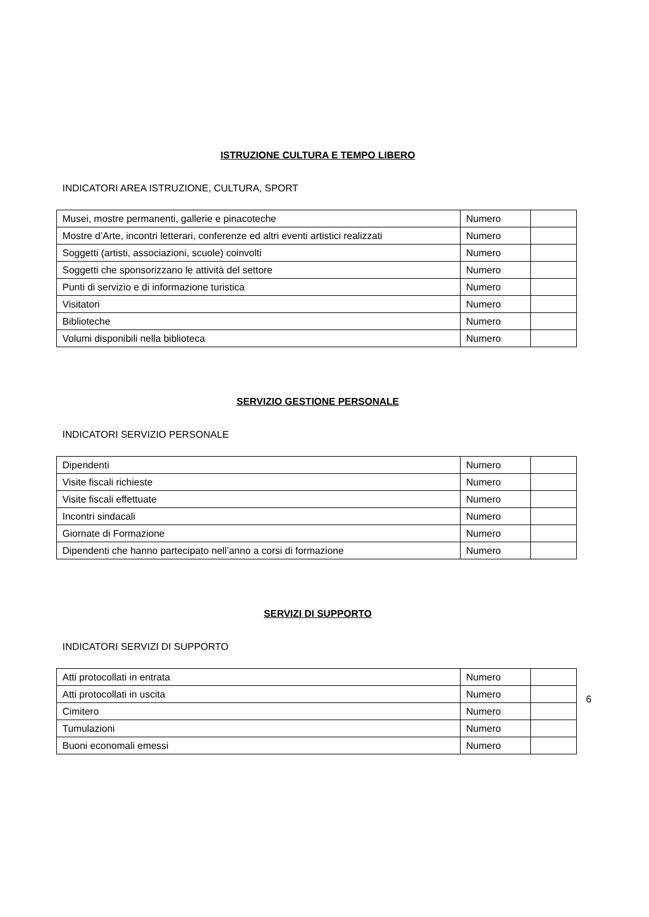ISTRUZIONE CULTURA E TEMPO LIBERO
INDICATORI AREA ISTRUZIONE, CULTURA, SPORT
| Musei, mostre permanenti, gallerie e pinacoteche | Numero | |
| Mostre d’Arte, incontri letterari, conferenze ed altri eventi artistici realizzati | Numero | |
| Soggetti (artisti, associazioni, scuole) coinvolti | Numero | |
| Soggetti che sponsorizzano le attività del settore | Numero | |
| Punti di servizio e di informazione turistica | Numero | |
| Visitatori | Numero | |
| Biblioteche | Numero | |
| Volumi disponibili nella biblioteca | Numero | |
SERVIZIO GESTIONE PERSONALE
INDICATORI SERVIZIO PERSONALE
| Dipendenti | Numero | |
| Visite fiscali richieste | Numero | |
| Visite fiscali effettuate | Numero | |
| Incontri sindacali | Numero | |
| Giornate di Formazione | Numero | |
| Dipendenti che hanno partecipato nell’anno a corsi di formazione | Numero | |
SERVIZI DI SUPPORTO
INDICATORI SERVIZI DI SUPPORTO
| Atti protocollati in entrata | Numero | |
| Atti protocollati in uscita | Numero | |
| Cimitero | Numero | |
| Tumulazioni | Numero | |
| Buoni economali emessi | Numero | |
6